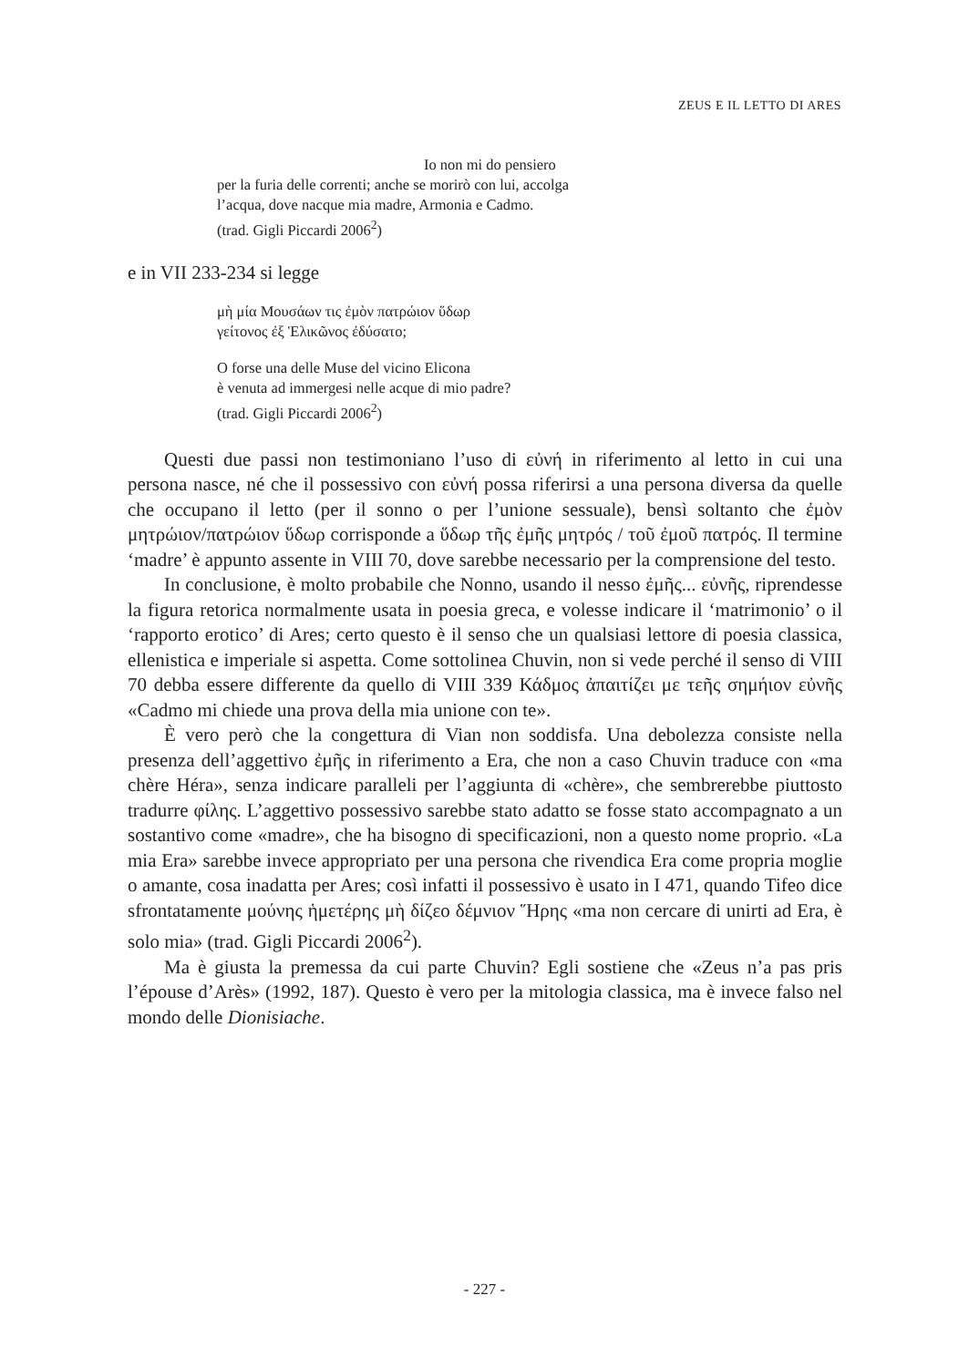ZEUS E IL LETTO DI ARES
Io non mi do pensiero
per la furia delle correnti; anche se morirò con lui, accolga
l’acqua, dove nacque mia madre, Armonia e Cadmo.
(trad. Gigli Piccardi 2006<sup>2</sup>)
e in VII 233-234 si legge
μὴ μία Μουσάων τις ἐμὸν πατρώιον ὕδωρ
γείτονος ἐξ Ἑλικῶνος ἐδύσατο;
O forse una delle Muse del vicino Elicona
è venuta ad immergesi nelle acque di mio padre?
(trad. Gigli Piccardi 2006<sup>2</sup>)
Questi due passi non testimoniano l’uso di εὐνή in riferimento al letto in cui una persona nasce, né che il possessivo con εὐνή possa riferirsi a una persona diversa da quelle che occupano il letto (per il sonno o per l’unione sessuale), bensì soltanto che ἐμὸν μητρώιον/πατρώιον ὕδωρ corrisponde a ὕδωρ τῆς ἐμῆς μητρός / τοῦ ἐμοῦ πατρός. Il termine ‘madre’ è appunto assente in VIII 70, dove sarebbe necessario per la comprensione del testo.
In conclusione, è molto probabile che Nonno, usando il nesso ἐμῆς... εὐνῆς, riprendesse la figura retorica normalmente usata in poesia greca, e volesse indicare il ‘matrimonio’ o il ‘rapporto erotico’ di Ares; certo questo è il senso che un qualsiasi lettore di poesia classica, ellenistica e imperiale si aspetta. Come sottolinea Chuvin, non si vede perché il senso di VIII 70 debba essere differente da quello di VIII 339 Κάδμος ἀπαιτίζει με τεῆς σημήιον εὐνῆς «Cadmo mi chiede una prova della mia unione con te».
È vero però che la congettura di Vian non soddisfa. Una debolezza consiste nella presenza dell’aggettivo ἐμῆς in riferimento a Era, che non a caso Chuvin traduce con «ma chère Héra», senza indicare paralleli per l’aggiunta di «chère», che sembrerebbe piuttosto tradurre φίλης. L’aggettivo possessivo sarebbe stato adatto se fosse stato accompagnato a un sostantivo come «madre», che ha bisogno di specificazioni, non a questo nome proprio. «La mia Era» sarebbe invece appropriato per una persona che rivendica Era come propria moglie o amante, cosa inadatta per Ares; così infatti il possessivo è usato in I 471, quando Tifeo dice sfrontatamente μούνης ἡμετέρης μὴ δίζεο δέμνιον Ἥρης «ma non cercare di unirti ad Era, è solo mia» (trad. Gigli Piccardi 2006<sup>2</sup>).
Ma è giusta la premessa da cui parte Chuvin? Egli sostiene che «Zeus n’a pas pris l’épouse d’Arès» (1992, 187). Questo è vero per la mitologia classica, ma è invece falso nel mondo delle Dionisiache.
- 227 -